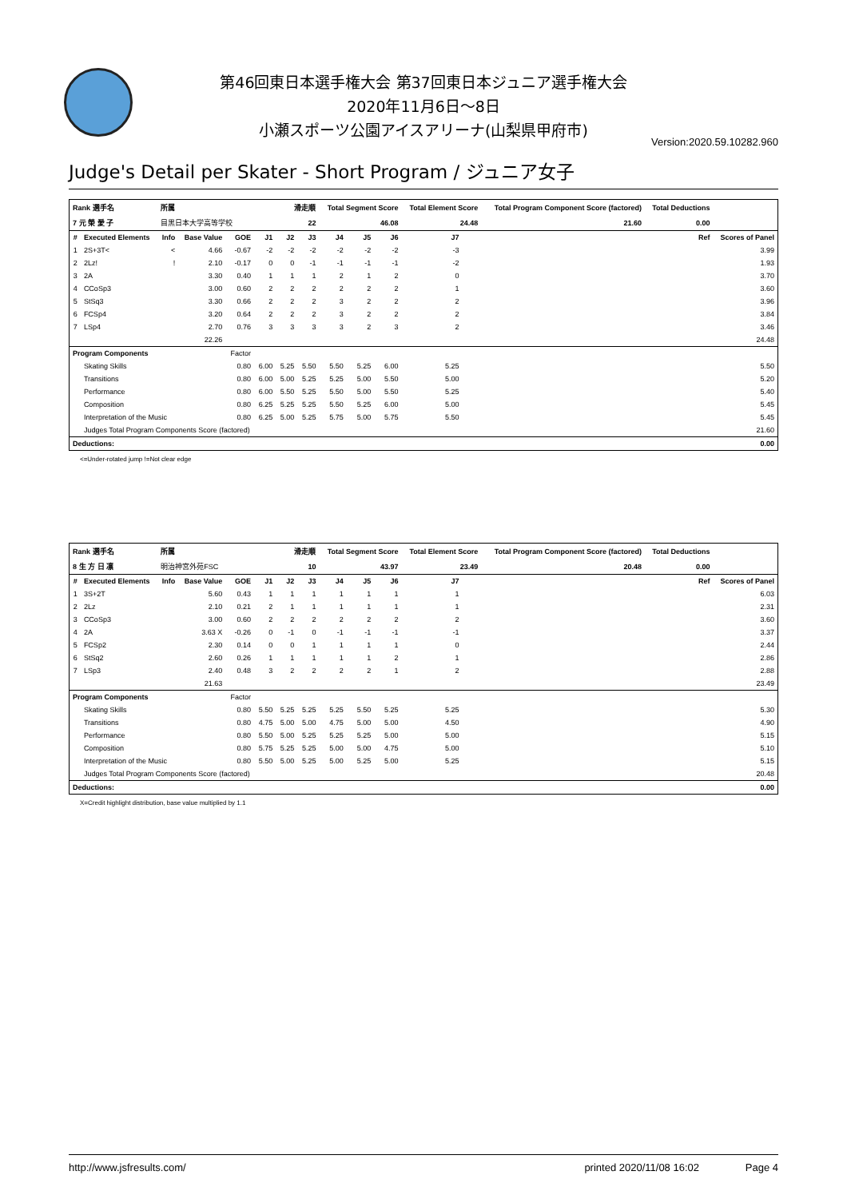第46回東日本選手権大会 第37回東日本ジュニア選手権大会
2020年11月6日〜8日
小瀬スポーツ公園アイスアリーナ(山梨県甲府市)
Version:2020.59.10282.960
Judge's Detail per Skater - Short Program / ジュニア女子
| Rank 選手名 | | 所属 | | | 滑走順 | | | Total Segment Score | | | Total Element Score | | Total Program Component Score (factored) | | Total Deductions | |
| --- | --- | --- | --- | --- | --- | --- | --- | --- | --- | --- | --- | --- | --- | --- | --- | --- |
| 7 元 榮 愛 子 | | 目黒日本大学高等学校 | | | 22 | | | 46.08 | | | 24.48 | | 21.60 | | 0.00 | |
| # | Executed Elements | Info | Base Value | GOE | J1 | J2 | J3 | J4 | J5 | J6 | J7 | | | | Ref | Scores of Panel |
| 1 | 2S+3T< | < | 4.66 | -0.67 | -2 | -2 | -2 | -2 | -2 | -2 | -3 | | | | | 3.99 |
| 2 | 2Lz! | ! | 2.10 | -0.17 | 0 | 0 | -1 | -1 | -1 | -1 | -2 | | | | | 1.93 |
| 3 | 2A | | 3.30 | 0.40 | 1 | 1 | 1 | 2 | 1 | 2 | 0 | | | | | 3.70 |
| 4 | CCoSp3 | | 3.00 | 0.60 | 2 | 2 | 2 | 2 | 2 | 2 | 1 | | | | | 3.60 |
| 5 | StSq3 | | 3.30 | 0.66 | 2 | 2 | 2 | 3 | 2 | 2 | 2 | | | | | 3.96 |
| 6 | FCSp4 | | 3.20 | 0.64 | 2 | 2 | 2 | 3 | 2 | 2 | 2 | | | | | 3.84 |
| 7 | LSp4 | | 2.70 | 0.76 | 3 | 3 | 3 | 3 | 2 | 3 | 2 | | | | | 3.46 |
| | | | 22.26 | | | | | | | | | | | | | 24.48 |
| Program Components | | | | Factor | | | | | | | | | | | | |
| | Skating Skills | | | 0.80 | 6.00 | 5.25 | 5.50 | 5.50 | 5.25 | 6.00 | 5.25 | | | | | 5.50 |
| | Transitions | | | 0.80 | 6.00 | 5.00 | 5.25 | 5.25 | 5.00 | 5.50 | 5.00 | | | | | 5.20 |
| | Performance | | | 0.80 | 6.00 | 5.50 | 5.25 | 5.50 | 5.00 | 5.50 | 5.25 | | | | | 5.40 |
| | Composition | | | 0.80 | 6.25 | 5.25 | 5.25 | 5.50 | 5.25 | 6.00 | 5.00 | | | | | 5.45 |
| | Interpretation of the Music | | | 0.80 | 6.25 | 5.00 | 5.25 | 5.75 | 5.00 | 5.75 | 5.50 | | | | | 5.45 |
| | Judges Total Program Components Score (factored) | | | | | | | | | | | | | | | 21.60 |
| Deductions: | | | | | | | | | | | | | | | | 0.00 |
<=Under-rotated jump !=Not clear edge
| Rank 選手名 | | 所属 | | | 滑走順 | | | Total Segment Score | | | Total Element Score | | Total Program Component Score (factored) | | Total Deductions | |
| --- | --- | --- | --- | --- | --- | --- | --- | --- | --- | --- | --- | --- | --- | --- | --- | --- |
| 8 生 方 日 凛 | | 明治神宮外苑FSC | | | 10 | | | 43.97 | | | 23.49 | | 20.48 | | 0.00 | |
| # | Executed Elements | Info | Base Value | GOE | J1 | J2 | J3 | J4 | J5 | J6 | J7 | | | | Ref | Scores of Panel |
| 1 | 3S+2T | | 5.60 | 0.43 | 1 | 1 | 1 | 1 | 1 | 1 | 1 | | | | | 6.03 |
| 2 | 2Lz | | 2.10 | 0.21 | 2 | 1 | 1 | 1 | 1 | 1 | 1 | | | | | 2.31 |
| 3 | CCoSp3 | | 3.00 | 0.60 | 2 | 2 | 2 | 2 | 2 | 2 | 2 | | | | | 3.60 |
| 4 | 2A | | 3.63 X | -0.26 | 0 | -1 | 0 | -1 | -1 | -1 | -1 | | | | | 3.37 |
| 5 | FCSp2 | | 2.30 | 0.14 | 0 | 0 | 1 | 1 | 1 | 1 | 0 | | | | | 2.44 |
| 6 | StSq2 | | 2.60 | 0.26 | 1 | 1 | 1 | 1 | 1 | 2 | 1 | | | | | 2.86 |
| 7 | LSp3 | | 2.40 | 0.48 | 3 | 2 | 2 | 2 | 2 | 1 | 2 | | | | | 2.88 |
| | | | 21.63 | | | | | | | | | | | | | 23.49 |
| Program Components | | | | Factor | | | | | | | | | | | | |
| | Skating Skills | | | 0.80 | 5.50 | 5.25 | 5.25 | 5.25 | 5.50 | 5.25 | 5.25 | | | | | 5.30 |
| | Transitions | | | 0.80 | 4.75 | 5.00 | 5.00 | 4.75 | 5.00 | 5.00 | 4.50 | | | | | 4.90 |
| | Performance | | | 0.80 | 5.50 | 5.00 | 5.25 | 5.25 | 5.25 | 5.00 | 5.00 | | | | | 5.15 |
| | Composition | | | 0.80 | 5.75 | 5.25 | 5.25 | 5.00 | 5.00 | 4.75 | 5.00 | | | | | 5.10 |
| | Interpretation of the Music | | | 0.80 | 5.50 | 5.00 | 5.25 | 5.00 | 5.25 | 5.00 | 5.25 | | | | | 5.15 |
| | Judges Total Program Components Score (factored) | | | | | | | | | | | | | | | 20.48 |
| Deductions: | | | | | | | | | | | | | | | | 0.00 |
X=Credit highlight distribution, base value multiplied by 1.1
http://www.jsfresults.com/ printed 2020/11/08 16:02 Page 4